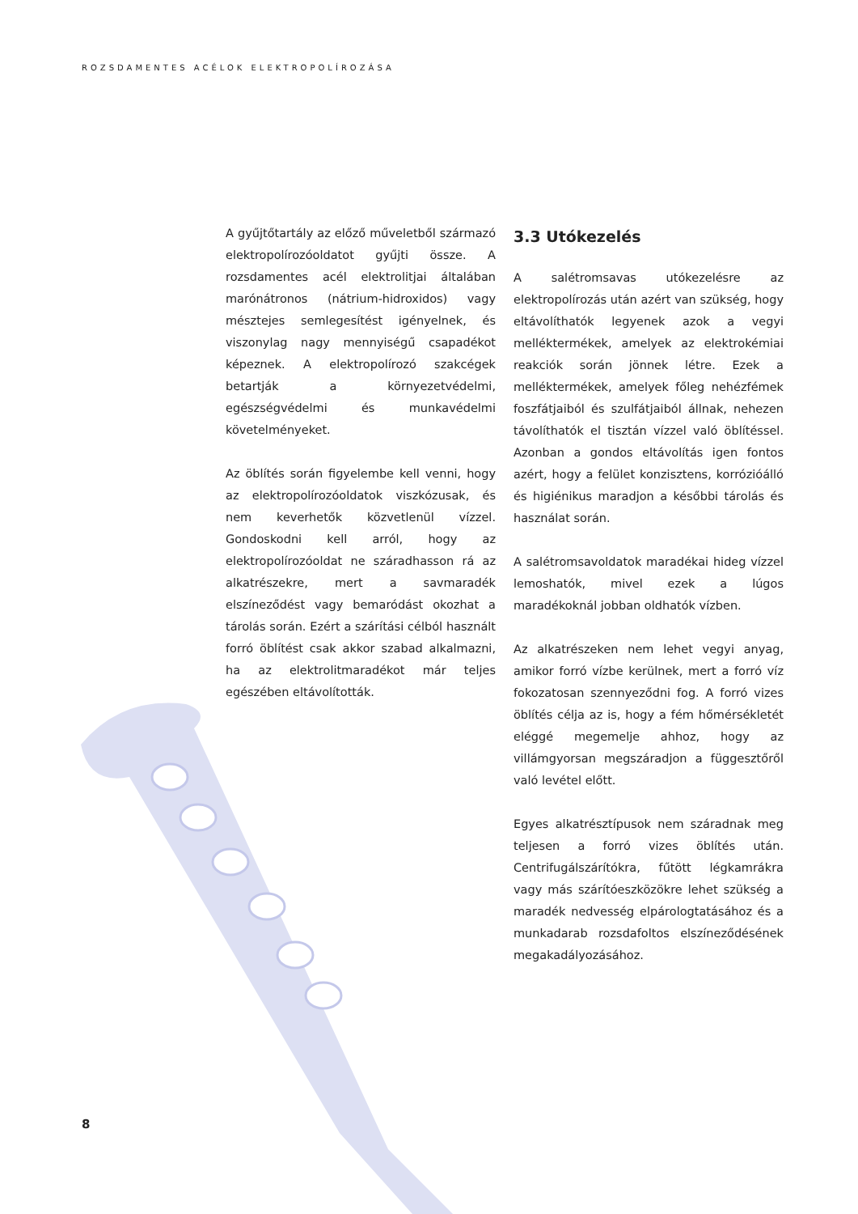ROZSDAMENTES ACÉLOK ELEKTROPOLÍROZÁSA
A gyűjtőtartály az előző műveletből származó elektropolírozóoldatot gyűjti össze. A rozsdamentes acél elektrolitjai általában marónátronos (nátrium-hidroxidos) vagy mésztejes semlegesítést igényelnek, és viszonylag nagy mennyiségű csapadékot képeznek. A elektropolírozó szakcégek betartják a környezetvédelmi, egészségvédelmi és munkavédelmi követelményeket.
Az öblítés során figyelembe kell venni, hogy az elektropolírozóoldatok viszkózusak, és nem keverhetők közvetlenül vízzel. Gondoskodni kell arról, hogy az elektropolírozóoldat ne száradhasson rá az alkatrészekre, mert a savmaradék elszíneződést vagy bemaródást okozhat a tárolás során. Ezért a szárítási célból használt forró öblítést csak akkor szabad alkalmazni, ha az elektrolitmaradékot már teljes egészében eltávolították.
3.3 Utókezelés
A salétromsavas utókezelésre az elektropolírozás után azért van szükség, hogy eltávolíthatók legyenek azok a vegyi melléktermékek, amelyek az elektrokémiai reakciók során jönnek létre. Ezek a melléktermékek, amelyek főleg nehézfémek foszfátjaiból és szulfátjaiból állnak, nehezen távolíthatók el tisztán vízzel való öblítéssel. Azonban a gondos eltávolítás igen fontos azért, hogy a felület konzisztens, korrózióálló és higiénikus maradjon a későbbi tárolás és használat során.
A salétromsavoldatok maradékai hideg vízzel lemoshatók, mivel ezek a lúgos maradékoknál jobban oldhatók vízben.
Az alkatrészeken nem lehet vegyi anyag, amikor forró vízbe kerülnek, mert a forró víz fokozatosan szennyeződni fog. A forró vizes öblítés célja az is, hogy a fém hőmérsékletét eléggé megemelje ahhoz, hogy az villámgyorsan megszáradjon a függesztőről való levétel előtt.
Egyes alkatrésztípusok nem száradnak meg teljesen a forró vizes öblítés után. Centrifugálszárítókra, fűtött légkamrákra vagy más szárítóeszközökre lehet szükség a maradék nedvesség elpárologtatásához és a munkadarab rozsdafoltos elszíneződésének megakadályozásához.
8